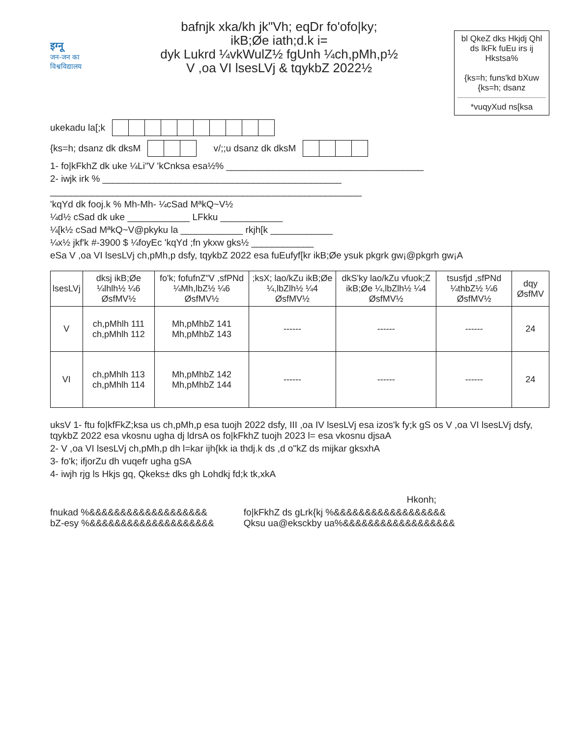इग्नू
जन-जन का
विश्वविद्यालय
bafnjk xka/kh jk"Vh; eqDr fo'ofo|ky;
ikB;Øe iath;d.k i=
dyk Lukrd ¼vkWulZ½ fgUnh ¼ch,pMh,p½
V ,oa VI lsesLVj & tqykbZ 2022½
bl QkeZ dks Hkjdj Qhl ds lkFk fuEu irs ij Hkstsa%
{ks=h; funs'kd bXuw {ks=h; dsanz
*vuqyXud ns[ksa
ukekadu la[;k
{ks=h; dsanz dk dksM v/;;u dsanz dk dksM
1- fo|kFkhZ dk uke ¼Li"V 'kCnksa esa½% ______________________________________
2- iwjk irk % ______________________________________________
____________________________________________________________
'kqYd dk fooj.k % Mh-Mh- ¼cSad MªkQ~V½
¼d½ cSad dk uke ____________ LFkku ____________
¼[k½ cSad MªkQ~V@pkyku la ____________ rkjh[k ____________
¼x½ jkf'k #-3900 $ ¼foyEc 'kqYd ;fn ykxw gks½ ____________
eSa V ,oa VI lsesLVj ch,pMh,p dsfy, tqykbZ 2022 esa fuEufyf[kr ikB;Øe ysuk pkgrk gw¡@pkgrh gw¡A
| lsesLVj | dksj ikB;Øe ¼lhlh½ ¼6 ØsfMV½ | fo'k; fofufnZ"V ,sfPNd ¼Mh,lbZ½ ¼6 ØsfMV½ | ;ksX; lao/kZu ikB;Øe ¼,lbZlh½ ¼4 ØsfMV½ | dkS'ky lao/kZu vfuok;Z ikB;Øe ¼,lbZlh½ ¼4 ØsfMV½ | tsusfjd ,sfPNd ¼thbZ½ ¼6 ØsfMV½ | dqy ØsfMV |
| --- | --- | --- | --- | --- | --- | --- |
| V | ch,pMhlh 111 ch,pMhlh 112 | Mh,pMhbZ 141 Mh,pMhbZ 143 | ------ | ------ | ------ | 24 |
| VI | ch,pMhlh 113 ch,pMhlh 114 | Mh,pMhbZ 142 Mh,pMhbZ 144 | ------ | ------ | ------ | 24 |
uksV 1- ftu fo|kfFkZ;ksa us ch,pMh,p esa tuojh 2022 dsfy, III ,oa IV lsesLVj esa izos'k fy;k gS os V ,oa VI lsesLVj dsfy, tqykbZ 2022 esa vkosnu ugha dj ldrsA os fo|kFkhZ tuojh 2023 l= esa vkosnu djsaA
2- V ,oa VI lsesLVj ch,pMh,p dh l=kar ijh{kk ia thdj.k ds ,d o"kZ ds mijkar gksxhA
3- fo'k; ifjorZu dh vuqefr ugha gSA
4- iwjh rjg ls Hkjs gq, Qkeks± dks gh Lohdkj fd;k tk,xkA
Hkonh;
fnukad %&&&&&&&&&&&&&&&&&&&
bZ-esy %&&&&&&&&&&&&&&&&&&&&
fo|kFkhZ ds gLrk{kj %&&&&&&&&&&&&&&&&&&
Qksu ua@eksckby ua%&&&&&&&&&&&&&&&&&&